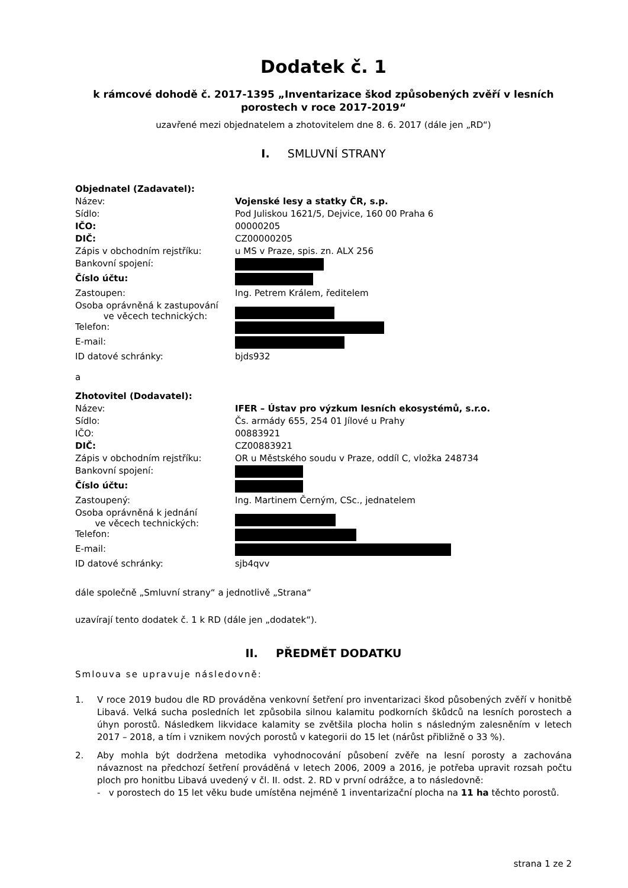Dodatek č. 1
k rámcové dohodě č. 2017-1395 „Inventarizace škod způsobených zvěří v lesních
porostech v roce 2017-2019“
uzavřené mezi objednatelem a zhotovitelem dne 8. 6. 2017 (dále jen „RD“)
I. SMLUVNÍ STRANY
| Objednatel (Zadavatel): | |
| Název: | Vojenské lesy a statky ČR, s.p. |
| Sídlo: | Pod Juliskou 1621/5, Dejvice, 160 00 Praha 6 |
| IČO: | 00000205 |
| DIČ: | CZ00000205 |
| Zápis v obchodním rejstříku: | u MS v Praze, spis. zn. ALX 256 |
| Bankovní spojení: | |
| Číslo účtu: | |
| Zastoupen: | Ing. Petrem Králem, ředitelem |
| Osoba oprávněná k zastupování ve věcech technických: | |
| Telefon: | |
| E-mail: | |
| ID datové schránky: | bjds932 |
a
| Zhotovitel (Dodavatel): | |
| Název: | IFER – Ústav pro výzkum lesních ekosystémů, s.r.o. |
| Sídlo: | Čs. armády 655, 254 01 Jílové u Prahy |
| IČO: | 00883921 |
| DIČ: | CZ00883921 |
| Zápis v obchodním rejstříku: | OR u Městského soudu v Praze, oddíl C, vložka 248734 |
| Bankovní spojení: | |
| Číslo účtu: | |
| Zastoupený: | Ing. Martinem Černým, CSc., jednatelem |
| Osoba oprávněná k jednání ve věcech technických: | |
| Telefon: | |
| E-mail: | |
| ID datové schránky: | sjb4qvv |
dále společně „Smluvní strany“ a jednotlivě „Strana“
uzavírají tento dodatek č. 1 k RD (dále jen „dodatek“).
II. PŘEDMĚT DODATKU
Smlouva se upravuje následovně:
1. V roce 2019 budou dle RD prováděna venkovní šetření pro inventarizaci škod působených zvěří v honitbě Libavá. Velká sucha posledních let způsobila silnou kalamitu podkorních škůdců na lesních porostech a úhyn porostů. Následkem likvidace kalamity se zvětšila plocha holin s následným zalesněním v letech 2017 – 2018, a tím i vznikem nových porostů v kategorii do 15 let (nárůst přibližně o 33 %).
2. Aby mohla být dodržena metodika vyhodnocování působení zvěře na lesní porosty a zachována návaznost na předchozí šetření prováděná v letech 2006, 2009 a 2016, je potřeba upravit rozsah počtu ploch pro honitbu Libavá uvedený v čl. II. odst. 2. RD v první odrážce, a to následovně:
- v porostech do 15 let věku bude umístěna nejméně 1 inventarizační plocha na 11 ha těchto porostů.
strana 1 ze 2